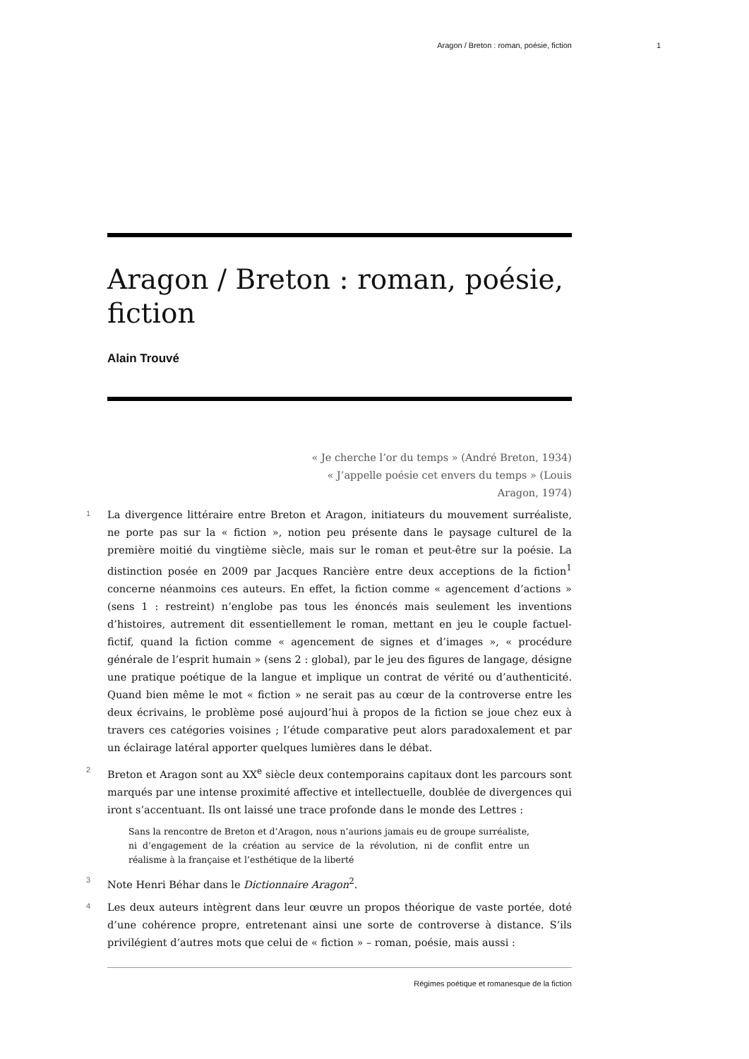Aragon / Breton : roman, poésie, fiction 1
Aragon / Breton : roman, poésie, fiction
Alain Trouvé
« Je cherche l’or du temps » (André Breton, 1934)
« J’appelle poésie cet envers du temps » (Louis Aragon, 1974)
1 La divergence littéraire entre Breton et Aragon, initiateurs du mouvement surréaliste, ne porte pas sur la « fiction », notion peu présente dans le paysage culturel de la première moitié du vingtième siècle, mais sur le roman et peut-être sur la poésie. La distinction posée en 2009 par Jacques Rancière entre deux acceptions de la fiction<sup>1</sup> concerne néanmoins ces auteurs. En effet, la fiction comme « agencement d’actions » (sens 1 : restreint) n’englobe pas tous les énoncés mais seulement les inventions d’histoires, autrement dit essentiellement le roman, mettant en jeu le couple factuel-fictif, quand la fiction comme « agencement de signes et d’images », « procédure générale de l’esprit humain » (sens 2 : global), par le jeu des figures de langage, désigne une pratique poétique de la langue et implique un contrat de vérité ou d’authenticité. Quand bien même le mot « fiction » ne serait pas au cœur de la controverse entre les deux écrivains, le problème posé aujourd’hui à propos de la fiction se joue chez eux à travers ces catégories voisines ; l’étude comparative peut alors paradoxalement et par un éclairage latéral apporter quelques lumières dans le débat.
2 Breton et Aragon sont au XX<sup>e</sup> siècle deux contemporains capitaux dont les parcours sont marqués par une intense proximité affective et intellectuelle, doublée de divergences qui iront s’accentuant. Ils ont laissé une trace profonde dans le monde des Lettres :
Sans la rencontre de Breton et d’Aragon, nous n’aurions jamais eu de groupe surréaliste, ni d’engagement de la création au service de la révolution, ni de conflit entre un réalisme à la française et l’esthétique de la liberté
3 Note Henri Béhar dans le Dictionnaire Aragon<sup>2</sup>.
4 Les deux auteurs intègrent dans leur œuvre un propos théorique de vaste portée, doté d’une cohérence propre, entretenant ainsi une sorte de controverse à distance. S’ils privilégient d’autres mots que celui de « fiction » – roman, poésie, mais aussi :
Régimes poétique et romanesque de la fiction